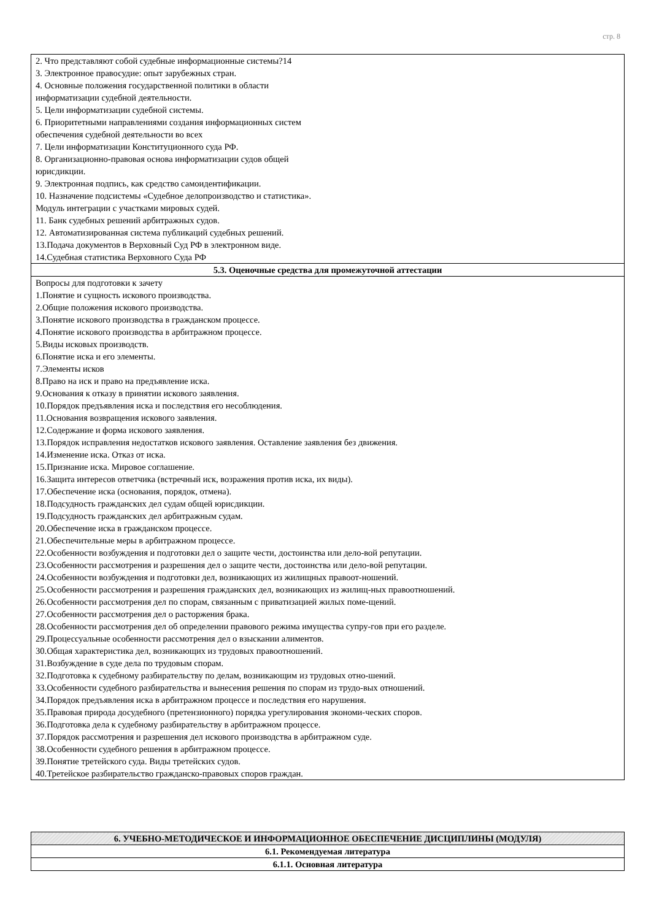стр. 8
| 2. Что представляют собой судебные информационные системы?14 3. Электронное правосудие: опыт зарубежных стран. 4. Основные положения государственной политики в области информатизации судебной деятельности. 5. Цели информатизации судебной системы. 6. Приоритетными направлениями создания информационных систем обеспечения судебной деятельности во всех 7. Цели информатизации Конституционного суда РФ. 8. Организационно-правовая основа информатизации судов общей юрисдикции. 9. Электронная подпись, как средство самоидентификации. 10. Назначение подсистемы «Судебное делопроизводство и статистика». Модуль интеграции с участками мировых судей. 11. Банк судебных решений арбитражных судов. 12. Автоматизированная система публикаций судебных решений. 13.Подача документов в Верховный Суд РФ в электронном виде. 14.Судебная статистика Верховного Суда РФ |
| 5.3. Оценочные средства для промежуточной аттестации |
| Вопросы для подготовки к зачету 1.Понятие и сущность искового производства. 2.Общие положения искового производства. 3.Понятие искового производства в гражданском процессе. 4.Понятие искового производства в арбитражном процессе. 5.Виды исковых производств. 6.Понятие иска и его элементы. 7.Элементы исков 8.Право на иск и право на предъявление иска. 9.Основания к отказу в принятии искового заявления. 10.Порядок предъявления иска и последствия его несоблюдения. 11.Основания возвращения искового заявления. 12.Содержание и форма искового заявления. 13.Порядок исправления недостатков искового заявления. Оставление заявления без движения. 14.Изменение иска. Отказ от иска. 15.Признание иска. Мировое соглашение. 16.Защита интересов ответчика (встречный иск, возражения против иска, их виды). 17.Обеспечение иска (основания, порядок, отмена). 18.Подсудность гражданских дел судам общей юрисдикции. 19.Подсудность гражданских дел арбитражным судам. 20.Обеспечение иска в гражданском процессе. 21.Обеспечительные меры в арбитражном процессе. 22.Особенности возбуждения и подготовки дел о защите чести, достоинства или дело-вой репутации. 23.Особенности рассмотрения и разрешения дел о защите чести, достоинства или дело-вой репутации. 24.Особенности возбуждения и подготовки дел, возникающих из жилищных правоот-ношений. 25.Особенности рассмотрения и разрешения гражданских дел, возникающих из жилищ-ных правоотношений. 26.Особенности рассмотрения дел по спорам, связанным с приватизацией жилых поме-щений. 27.Особенности рассмотрения дел о расторжения брака. 28.Особенности рассмотрения дел об определении правового режима имущества супру-гов при его разделе. 29.Процессуальные особенности рассмотрения дел о взыскании алиментов. 30.Общая характеристика дел, возникающих из трудовых правоотношений. 31.Возбуждение в суде дела по трудовым спорам. 32.Подготовка к судебному разбирательству по делам, возникающим из трудовых отно-шений. 33.Особенности судебного разбирательства и вынесения решения по спорам из трудо-вых отношений. 34.Порядок предъявления иска в арбитражном процессе и последствия его нарушения. 35.Правовая природа досудебного (претензионного) порядка урегулирования экономи-ческих споров. 36.Подготовка дела к судебному разбирательству в арбитражном процессе. 37.Порядок рассмотрения и разрешения дел искового производства в арбитражном суде. 38.Особенности судебного решения в арбитражном процессе. 39.Понятие третейского суда. Виды третейских судов. 40.Третейское разбирательство гражданско-правовых споров граждан. |
| 6. УЧЕБНО-МЕТОДИЧЕСКОЕ И ИНФОРМАЦИОННОЕ ОБЕСПЕЧЕНИЕ ДИСЦИПЛИНЫ (МОДУЛЯ) |
| 6.1. Рекомендуемая литература |
| 6.1.1. Основная литература |